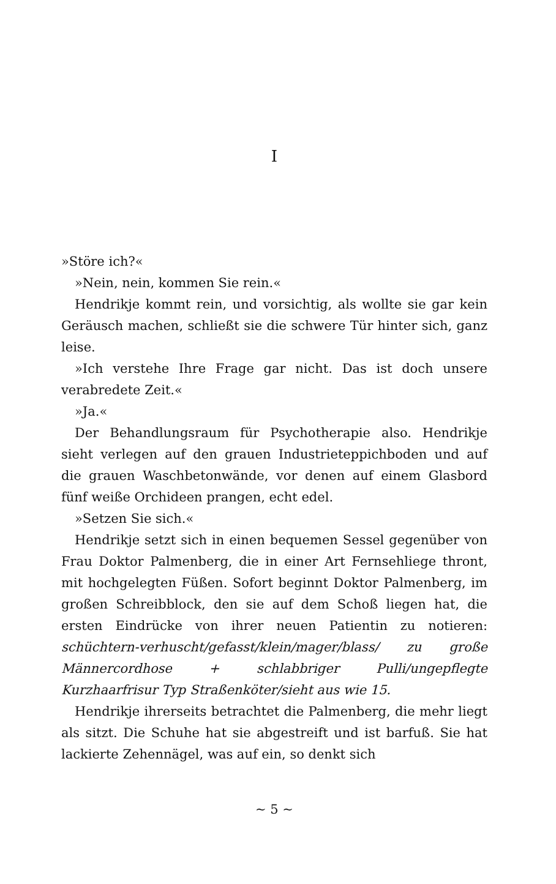I
»Störe ich?«
»Nein, nein, kommen Sie rein.«
Hendrikje kommt rein, und vorsichtig, als wollte sie gar kein Geräusch machen, schließt sie die schwere Tür hinter sich, ganz leise.
»Ich verstehe Ihre Frage gar nicht. Das ist doch unsere verabredete Zeit.«
»Ja.«
Der Behandlungsraum für Psychotherapie also. Hendrikje sieht verlegen auf den grauen Industrieteppichboden und auf die grauen Waschbetonwände, vor denen auf einem Glasbord fünf weiße Orchideen prangen, echt edel.
»Setzen Sie sich.«
Hendrikje setzt sich in einen bequemen Sessel gegenüber von Frau Doktor Palmenberg, die in einer Art Fernsehliege thront, mit hochgelegten Füßen. Sofort beginnt Doktor Palmenberg, im großen Schreibblock, den sie auf dem Schoß liegen hat, die ersten Eindrücke von ihrer neuen Patientin zu notieren: schüchtern-verhuscht/gefasst/klein/mager/blass/ zu große Männercordhose + schlabbriger Pulli/ungepflegte Kurzhaarfrisur Typ Straßenköter/sieht aus wie 15.
Hendrikje ihrerseits betrachtet die Palmenberg, die mehr liegt als sitzt. Die Schuhe hat sie abgestreift und ist barfuß. Sie hat lackierte Zehennägel, was auf ein, so denkt sich
~ 5 ~